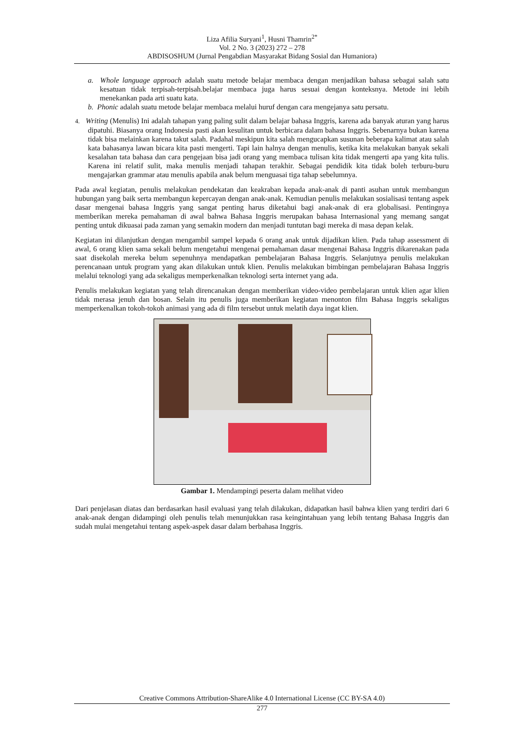Liza Afilia Suryani<sup>1</sup>, Husni Thamrin<sup>2*</sup>
Vol. 2 No. 3 (2023) 272 – 278
ABDISOSHUM (Jurnal Pengabdian Masyarakat Bidang Sosial dan Humaniora)
a. Whole language approach adalah suatu metode belajar membaca dengan menjadikan bahasa sebagai salah satu kesatuan tidak terpisah-terpisah.belajar membaca juga harus sesuai dengan konteksnya. Metode ini lebih menekankan pada arti suatu kata.
b. Phonic adalah suatu metode belajar membaca melalui huruf dengan cara mengejanya satu persatu.
4. Writing (Menulis) Ini adalah tahapan yang paling sulit dalam belajar bahasa Inggris, karena ada banyak aturan yang harus dipatuhi. Biasanya orang Indonesia pasti akan kesulitan untuk berbicara dalam bahasa Inggris. Sebenarnya bukan karena tidak bisa melainkan karena takut salah. Padahal meskipun kita salah mengucapkan susunan beberapa kalimat atau salah kata bahasanya lawan bicara kita pasti mengerti. Tapi lain halnya dengan menulis, ketika kita melakukan banyak sekali kesalahan tata bahasa dan cara pengejaan bisa jadi orang yang membaca tulisan kita tidak mengerti apa yang kita tulis. Karena ini relatif sulit, maka menulis menjadi tahapan terakhir. Sebagai pendidik kita tidak boleh terburu-buru mengajarkan grammar atau menulis apabila anak belum menguasai tiga tahap sebelumnya.
Pada awal kegiatan, penulis melakukan pendekatan dan keakraban kepada anak-anak di panti asuhan untuk membangun hubungan yang baik serta membangun kepercayan dengan anak-anak. Kemudian penulis melakukan sosialisasi tentang aspek dasar mengenai bahasa Inggris yang sangat penting harus diketahui bagi anak-anak di era globalisasi. Pentingnya memberikan mereka pemahaman di awal bahwa Bahasa Inggris merupakan bahasa Internasional yang memang sangat penting untuk dikuasai pada zaman yang semakin modern dan menjadi tuntutan bagi mereka di masa depan kelak.
Kegiatan ini dilanjutkan dengan mengambil sampel kepada 6 orang anak untuk dijadikan klien. Pada tahap assessment di awal, 6 orang klien sama sekali belum mengetahui mengenai pemahaman dasar mengenai Bahasa Inggris dikarenakan pada saat disekolah mereka belum sepenuhnya mendapatkan pembelajaran Bahasa Inggris. Selanjutnya penulis melakukan perencanaan untuk program yang akan dilakukan untuk klien. Penulis melakukan bimbingan pembelajaran Bahasa Inggris melalui teknologi yang ada sekaligus memperkenalkan teknologi serta internet yang ada.
Penulis melakukan kegiatan yang telah direncanakan dengan memberikan video-video pembelajaran untuk klien agar klien tidak merasa jenuh dan bosan. Selain itu penulis juga memberikan kegiatan menonton film Bahasa Inggris sekaligus memperkenalkan tokoh-tokoh animasi yang ada di film tersebut untuk melatih daya ingat klien.
Gambar 1. Mendampingi peserta dalam melihat video
Dari penjelasan diatas dan berdasarkan hasil evaluasi yang telah dilakukan, didapatkan hasil bahwa klien yang terdiri dari 6 anak-anak dengan didampingi oleh penulis telah menunjukkan rasa keingintahuan yang lebih tentang Bahasa Inggris dan sudah mulai mengetahui tentang aspek-aspek dasar dalam berbahasa Inggris.
Creative Commons Attribution-ShareAlike 4.0 International License (CC BY-SA 4.0)
277